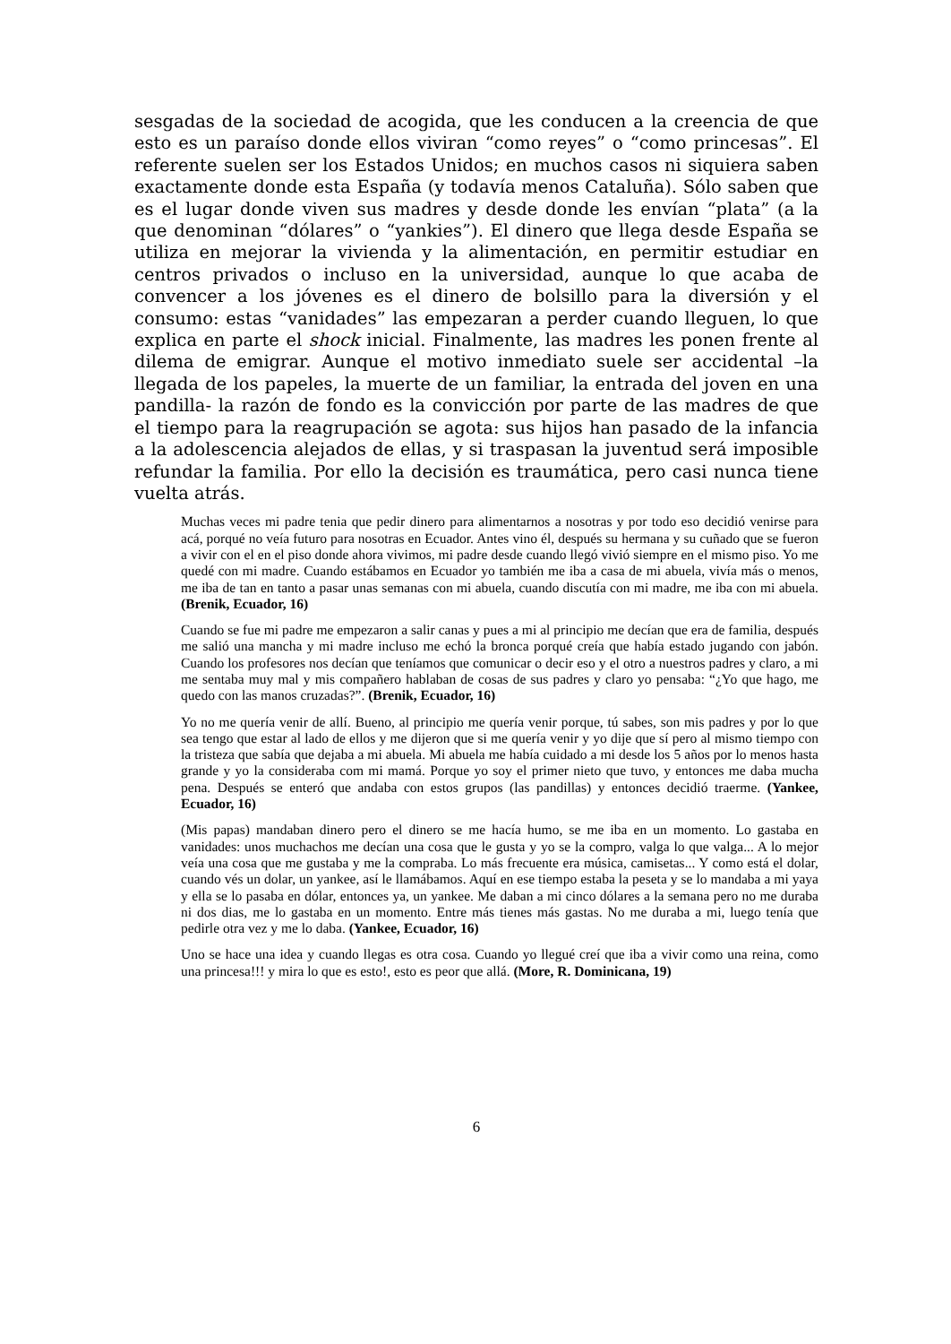sesgadas de la sociedad de acogida, que les conducen a la creencia de que esto es un paraíso donde ellos viviran “como reyes” o “como princesas”. El referente suelen ser los Estados Unidos; en muchos casos ni siquiera saben exactamente donde esta España (y todavía menos Cataluña). Sólo saben que es el lugar donde viven sus madres y desde donde les envían “plata” (a la que denominan “dólares” o “yankies”). El dinero que llega desde España se utiliza en mejorar la vivienda y la alimentación, en permitir estudiar en centros privados o incluso en la universidad, aunque lo que acaba de convencer a los jóvenes es el dinero de bolsillo para la diversión y el consumo: estas “vanidades” las empezaran a perder cuando lleguen, lo que explica en parte el shock inicial. Finalmente, las madres les ponen frente al dilema de emigrar. Aunque el motivo inmediato suele ser accidental –la llegada de los papeles, la muerte de un familiar, la entrada del joven en una pandilla- la razón de fondo es la convicción por parte de las madres de que el tiempo para la reagrupación se agota: sus hijos han pasado de la infancia a la adolescencia alejados de ellas, y si traspasan la juventud será imposible refundar la familia. Por ello la decisión es traumática, pero casi nunca tiene vuelta atrás.
Muchas veces mi padre tenia que pedir dinero para alimentarnos a nosotras y por todo eso decidió venirse para acá, porqué no veía futuro para nosotras en Ecuador. Antes vino él, después su hermana y su cuñado que se fueron a vivir con el en el piso donde ahora vivimos, mi padre desde cuando llegó vivió siempre en el mismo piso. Yo me quedé con mi madre. Cuando estábamos en Ecuador yo también me iba a casa de mi abuela, vivía más o menos, me iba de tan en tanto a pasar unas semanas con mi abuela, cuando discutía con mi madre, me iba con mi abuela. (Brenik, Ecuador, 16)
Cuando se fue mi padre me empezaron a salir canas y pues a mi al principio me decían que era de familia, después me salió una mancha y mi madre incluso me echó la bronca porqué creía que había estado jugando con jabón. Cuando los profesores nos decían que teníamos que comunicar o decir eso y el otro a nuestros padres y claro, a mi me sentaba muy mal y mis compañero hablaban de cosas de sus padres y claro yo pensaba: “¿Yo que hago, me quedo con las manos cruzadas?”. (Brenik, Ecuador, 16)
Yo no me quería venir de allí. Bueno, al principio me quería venir porque, tú sabes, son mis padres y por lo que sea tengo que estar al lado de ellos y me dijeron que si me quería venir y yo dije que sí pero al mismo tiempo con la tristeza que sabía que dejaba a mi abuela. Mi abuela me había cuidado a mi desde los 5 años por lo menos hasta grande y yo la consideraba com mi mamá. Porque yo soy el primer nieto que tuvo, y entonces me daba mucha pena. Después se enteró que andaba con estos grupos (las pandillas) y entonces decidió traerme. (Yankee, Ecuador, 16)
(Mis papas) mandaban dinero pero el dinero se me hacía humo, se me iba en un momento. Lo gastaba en vanidades: unos muchachos me decían una cosa que le gusta y yo se la compro, valga lo que valga... A lo mejor veía una cosa que me gustaba y me la compraba. Lo más frecuente era música, camisetas... Y como está el dolar, cuando vés un dolar, un yankee, así le llamábamos. Aquí en ese tiempo estaba la peseta y se lo mandaba a mi yaya y ella se lo pasaba en dólar, entonces ya, un yankee. Me daban a mi cinco dólares a la semana pero no me duraba ni dos dias, me lo gastaba en un momento. Entre más tienes más gastas. No me duraba a mi, luego tenía que pedirle otra vez y me lo daba. (Yankee, Ecuador, 16)
Uno se hace una idea y cuando llegas es otra cosa. Cuando yo llegué creí que iba a vivir como una reina, como una princesa!!! y mira lo que es esto!, esto es peor que allá. (More, R. Dominicana, 19)
6